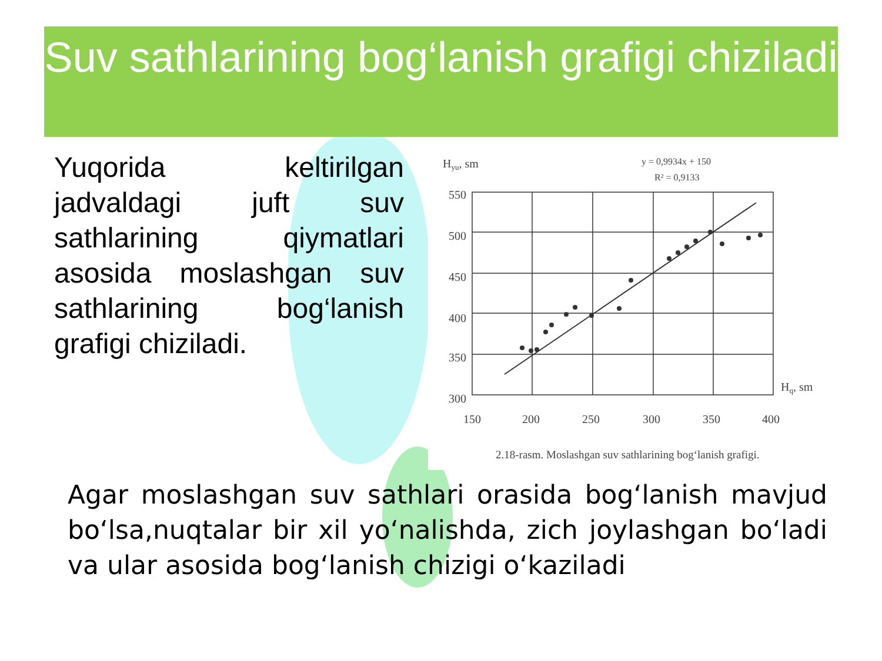Suv sathlarining bog‘lanish grafigi chiziladi
Yuqorida keltirilgan jadvaldagi juft suv sathlarining qiymatlari asosida moslashgan suv sathlarining bog‘lanish grafigi chiziladi.
Hyu, sm
y = 0,9934x + 150
R² = 0,9133
550
500
450
400
350
300
150
200
250
300
350
400
Hq, sm
2.18-rasm. Moslashgan suv sathlarining bog‘lanish grafigi.
Agar moslashgan suv sathlari orasida bog‘lanish mavjud bo‘lsa,nuqtalar bir xil yo‘nalishda, zich joylashgan bo‘ladi va ular asosida bog‘lanish chizigi o‘kaziladi